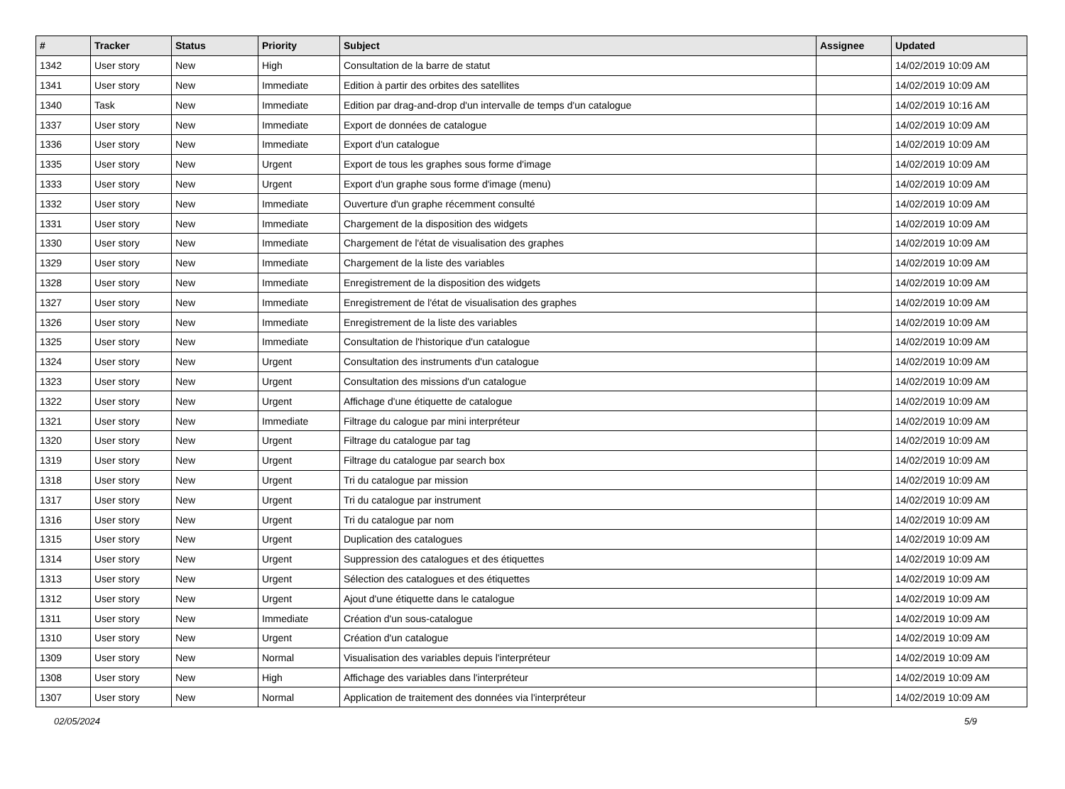| # | Tracker | Status | Priority | Subject | Assignee | Updated |
| --- | --- | --- | --- | --- | --- | --- |
| 1342 | User story | New | High | Consultation de la barre de statut | | 14/02/2019 10:09 AM |
| 1341 | User story | New | Immediate | Edition à partir des orbites des satellites | | 14/02/2019 10:09 AM |
| 1340 | Task | New | Immediate | Edition par drag-and-drop d'un intervalle de temps d'un catalogue | | 14/02/2019 10:16 AM |
| 1337 | User story | New | Immediate | Export de données de catalogue | | 14/02/2019 10:09 AM |
| 1336 | User story | New | Immediate | Export d'un catalogue | | 14/02/2019 10:09 AM |
| 1335 | User story | New | Urgent | Export de tous les graphes sous forme d'image | | 14/02/2019 10:09 AM |
| 1333 | User story | New | Urgent | Export d'un graphe sous forme d'image (menu) | | 14/02/2019 10:09 AM |
| 1332 | User story | New | Immediate | Ouverture d'un graphe récemment consulté | | 14/02/2019 10:09 AM |
| 1331 | User story | New | Immediate | Chargement de la disposition des widgets | | 14/02/2019 10:09 AM |
| 1330 | User story | New | Immediate | Chargement de l'état de visualisation des graphes | | 14/02/2019 10:09 AM |
| 1329 | User story | New | Immediate | Chargement de la liste des variables | | 14/02/2019 10:09 AM |
| 1328 | User story | New | Immediate | Enregistrement de la disposition des widgets | | 14/02/2019 10:09 AM |
| 1327 | User story | New | Immediate | Enregistrement de l'état de visualisation des graphes | | 14/02/2019 10:09 AM |
| 1326 | User story | New | Immediate | Enregistrement de la liste des variables | | 14/02/2019 10:09 AM |
| 1325 | User story | New | Immediate | Consultation de l'historique d'un catalogue | | 14/02/2019 10:09 AM |
| 1324 | User story | New | Urgent | Consultation des instruments d'un catalogue | | 14/02/2019 10:09 AM |
| 1323 | User story | New | Urgent | Consultation des missions d'un catalogue | | 14/02/2019 10:09 AM |
| 1322 | User story | New | Urgent | Affichage d'une étiquette de catalogue | | 14/02/2019 10:09 AM |
| 1321 | User story | New | Immediate | Filtrage du calogue par mini interpréteur | | 14/02/2019 10:09 AM |
| 1320 | User story | New | Urgent | Filtrage du catalogue par tag | | 14/02/2019 10:09 AM |
| 1319 | User story | New | Urgent | Filtrage du catalogue par search box | | 14/02/2019 10:09 AM |
| 1318 | User story | New | Urgent | Tri du catalogue par mission | | 14/02/2019 10:09 AM |
| 1317 | User story | New | Urgent | Tri du catalogue par instrument | | 14/02/2019 10:09 AM |
| 1316 | User story | New | Urgent | Tri du catalogue par nom | | 14/02/2019 10:09 AM |
| 1315 | User story | New | Urgent | Duplication des catalogues | | 14/02/2019 10:09 AM |
| 1314 | User story | New | Urgent | Suppression des catalogues et des étiquettes | | 14/02/2019 10:09 AM |
| 1313 | User story | New | Urgent | Sélection des catalogues et des étiquettes | | 14/02/2019 10:09 AM |
| 1312 | User story | New | Urgent | Ajout d'une étiquette dans le catalogue | | 14/02/2019 10:09 AM |
| 1311 | User story | New | Immediate | Création d'un sous-catalogue | | 14/02/2019 10:09 AM |
| 1310 | User story | New | Urgent | Création d'un catalogue | | 14/02/2019 10:09 AM |
| 1309 | User story | New | Normal | Visualisation des variables depuis l'interpréteur | | 14/02/2019 10:09 AM |
| 1308 | User story | New | High | Affichage des variables dans l'interpréteur | | 14/02/2019 10:09 AM |
| 1307 | User story | New | Normal | Application de traitement des données via l'interpréteur | | 14/02/2019 10:09 AM |
02/05/2024 5/9